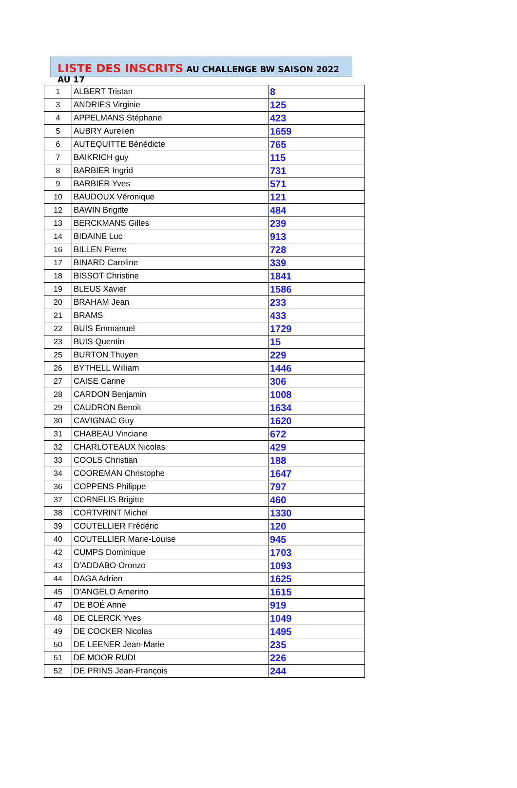LISTE DES INSCRITS AU CHALLENGE BW SAISON 2022 AU 17
| 1 | ALBERT Tristan | 8 |
| 3 | ANDRIES Virginie | 125 |
| 4 | APPELMANS Stéphane | 423 |
| 5 | AUBRY Aurelien | 1659 |
| 6 | AUTEQUITTE Bénédicte | 765 |
| 7 | BAIKRICH guy | 115 |
| 8 | BARBIER Ingrid | 731 |
| 9 | BARBIER Yves | 571 |
| 10 | BAUDOUX Véronique | 121 |
| 12 | BAWIN Brigitte | 484 |
| 13 | BERCKMANS Gilles | 239 |
| 14 | BIDAINE Luc | 913 |
| 16 | BILLEN Pierre | 728 |
| 17 | BINARD Caroline | 339 |
| 18 | BISSOT Christine | 1841 |
| 19 | BLEUS Xavier | 1586 |
| 20 | BRAHAM Jean | 233 |
| 21 | BRAMS | 433 |
| 22 | BUIS Emmanuel | 1729 |
| 23 | BUIS Quentin | 15 |
| 25 | BURTON Thuyen | 229 |
| 26 | BYTHELL William | 1446 |
| 27 | CAISE Carine | 306 |
| 28 | CARDON Benjamin | 1008 |
| 29 | CAUDRON Benoit | 1634 |
| 30 | CAVIGNAC Guy | 1620 |
| 31 | CHABEAU Vinciane | 672 |
| 32 | CHARLOTEAUX Nicolas | 429 |
| 33 | COOLS Christian | 188 |
| 34 | COOREMAN Christophe | 1647 |
| 36 | COPPENS Philippe | 797 |
| 37 | CORNELIS Brigitte | 460 |
| 38 | CORTVRINT Michel | 1330 |
| 39 | COUTELLIER Frédéric | 120 |
| 40 | COUTELLIER Marie-Louise | 945 |
| 42 | CUMPS Dominique | 1703 |
| 43 | D'ADDABO Oronzo | 1093 |
| 44 | DAGA Adrien | 1625 |
| 45 | D'ANGELO Amerino | 1615 |
| 47 | DE BOÉ Anne | 919 |
| 48 | DE CLERCK Yves | 1049 |
| 49 | DE COCKER Nicolas | 1495 |
| 50 | DE LEENER Jean-Marie | 235 |
| 51 | DE MOOR RUDI | 226 |
| 52 | DE PRINS Jean-François | 244 |